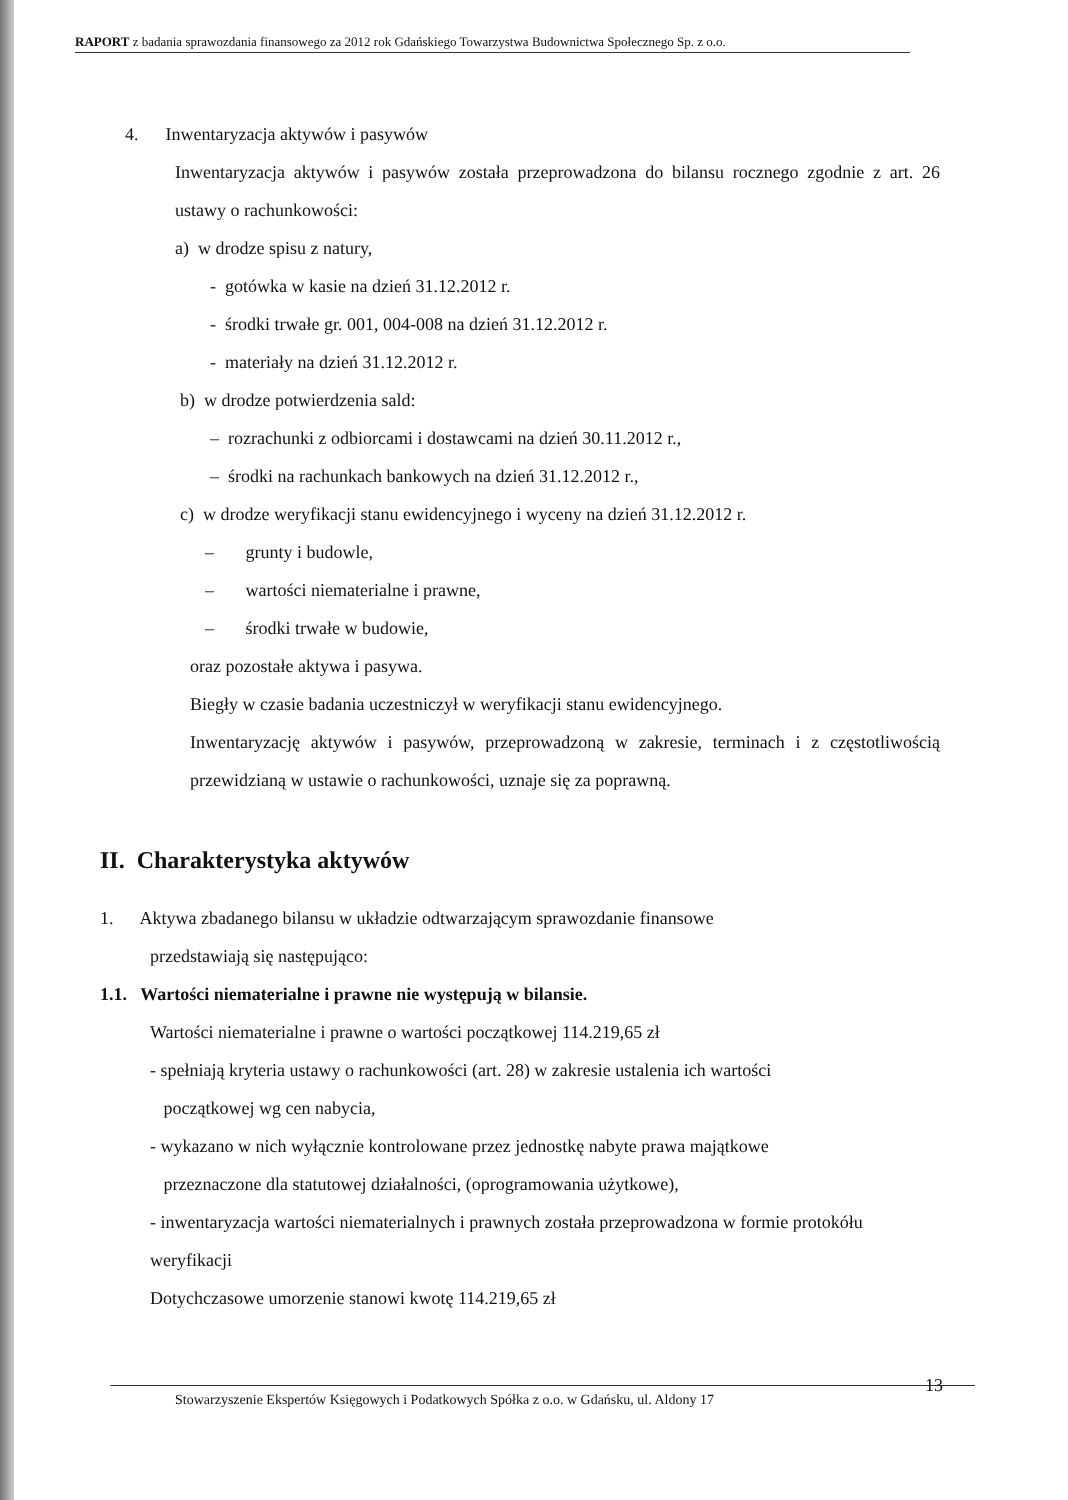RAPORT z badania sprawozdania finansowego za 2012 rok Gdańskiego Towarzystwa Budownictwa Społecznego Sp. z o.o.
4. Inwentaryzacja aktywów i pasywów
Inwentaryzacja aktywów i pasywów została przeprowadzona do bilansu rocznego zgodnie z art. 26 ustawy o rachunkowości:
a) w drodze spisu z natury,
- gotówka w kasie na dzień 31.12.2012 r.
- środki trwałe gr. 001, 004-008 na dzień 31.12.2012 r.
- materiały na dzień 31.12.2012 r.
b) w drodze potwierdzenia sald:
– rozrachunki z odbiorcami i dostawcami na dzień 30.11.2012 r.,
– środki na rachunkach bankowych na dzień 31.12.2012 r.,
c) w drodze weryfikacji stanu ewidencyjnego i wyceny na dzień 31.12.2012 r.
– grunty i budowle,
– wartości niematerialne i prawne,
– środki trwałe w budowie,
oraz pozostałe aktywa i pasywa.
Biegły w czasie badania uczestniczył w weryfikacji stanu ewidencyjnego.
Inwentaryzację aktywów i pasywów, przeprowadzoną w zakresie, terminach i z częstotliwością przewidzianą w ustawie o rachunkowości, uznaje się za poprawną.
II. Charakterystyka aktywów
1. Aktywa zbadanego bilansu w układzie odtwarzającym sprawozdanie finansowe
przedstawiają się następująco:
1.1. Wartości niematerialne i prawne nie występują w bilansie.
Wartości niematerialne i prawne o wartości początkowej 114.219,65 zł
- spełniają kryteria ustawy o rachunkowości (art. 28) w zakresie ustalenia ich wartości
początkowej wg cen nabycia,
- wykazano w nich wyłącznie kontrolowane przez jednostkę nabyte prawa majątkowe
przeznaczone dla statutowej działalności, (oprogramowania użytkowe),
- inwentaryzacja wartości niematerialnych i prawnych została przeprowadzona w formie protokółu weryfikacji
Dotychczasowe umorzenie stanowi kwotę 114.219,65 zł
Stowarzyszenie Ekspertów Księgowych i Podatkowych Spółka z o.o. w Gdańsku, ul. Aldony 17 13